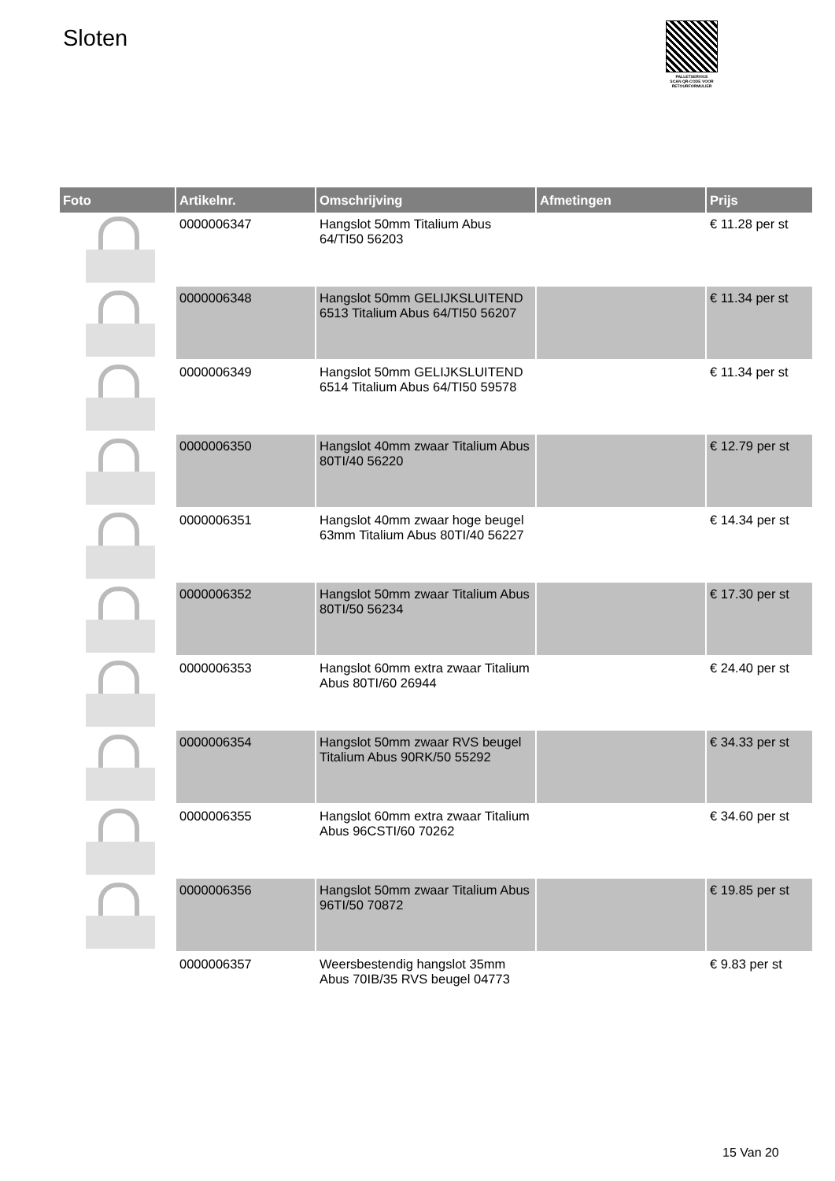Sloten
PALLETSERVICE
SCAN QR-CODE VOOR RETOURFORMULIER
| Foto | Artikelnr. | Omschrijving | Afmetingen | Prijs |
| --- | --- | --- | --- | --- |
| | 0000006347 | Hangslot 50mm Titalium Abus 64/TI50 56203 | | € 11.28 per st |
| | 0000006348 | Hangslot 50mm GELIJKSLUITEND 6513 Titalium Abus 64/TI50 56207 | | € 11.34 per st |
| | 0000006349 | Hangslot 50mm GELIJKSLUITEND 6514 Titalium Abus 64/TI50 59578 | | € 11.34 per st |
| | 0000006350 | Hangslot 40mm zwaar Titalium Abus 80TI/40 56220 | | € 12.79 per st |
| | 0000006351 | Hangslot 40mm zwaar hoge beugel 63mm Titalium Abus 80TI/40 56227 | | € 14.34 per st |
| | 0000006352 | Hangslot 50mm zwaar Titalium Abus 80TI/50 56234 | | € 17.30 per st |
| | 0000006353 | Hangslot 60mm extra zwaar Titalium Abus 80TI/60 26944 | | € 24.40 per st |
| | 0000006354 | Hangslot 50mm zwaar RVS beugel Titalium Abus 90RK/50 55292 | | € 34.33 per st |
| | 0000006355 | Hangslot 60mm extra zwaar Titalium Abus 96CSTI/60 70262 | | € 34.60 per st |
| | 0000006356 | Hangslot 50mm zwaar Titalium Abus 96TI/50 70872 | | € 19.85 per st |
| | 0000006357 | Weersbestendig hangslot 35mm Abus 70IB/35 RVS beugel 04773 | | € 9.83 per st |
15 Van 20